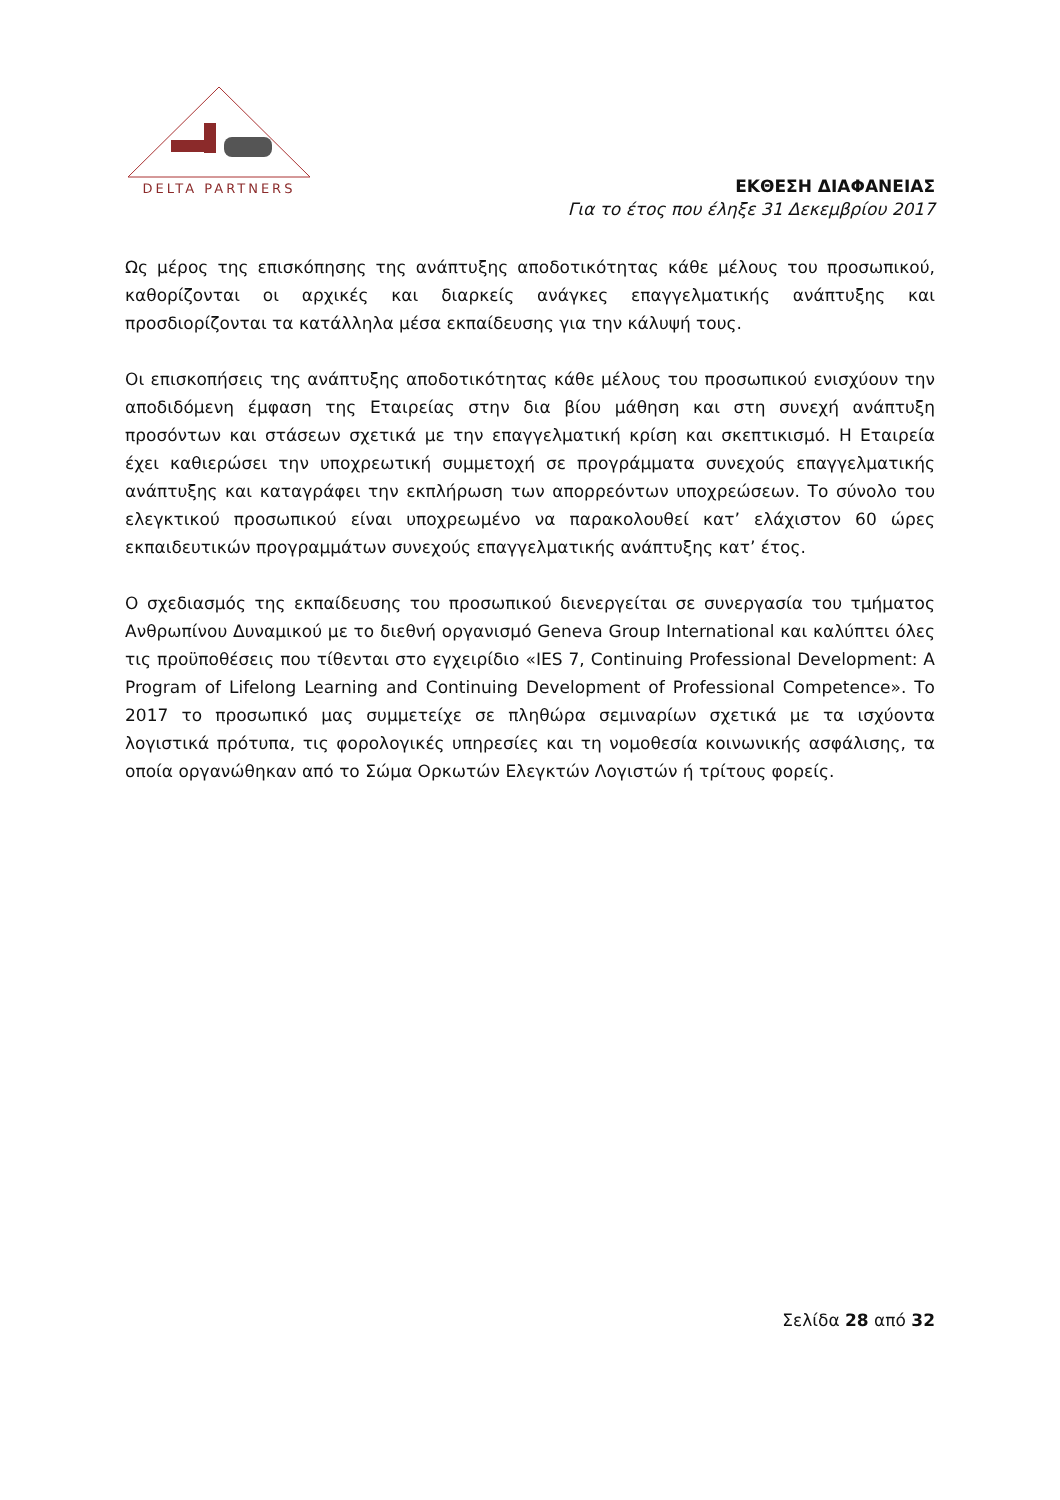DELTA PARTNERS
ΕΚΘΕΣΗ ΔΙΑΦΑΝΕΙΑΣ
Για το έτος που έληξε 31 Δεκεμβρίου 2017
Ως μέρος της επισκόπησης της ανάπτυξης αποδοτικότητας κάθε μέλους του προσωπικού, καθορίζονται οι αρχικές και διαρκείς ανάγκες επαγγελματικής ανάπτυξης και προσδιορίζονται τα κατάλληλα μέσα εκπαίδευσης για την κάλυψή τους.
Οι επισκοπήσεις της ανάπτυξης αποδοτικότητας κάθε μέλους του προσωπικού ενισχύουν την αποδιδόμενη έμφαση της Εταιρείας στην δια βίου μάθηση και στη συνεχή ανάπτυξη προσόντων και στάσεων σχετικά με την επαγγελματική κρίση και σκεπτικισμό. Η Εταιρεία έχει καθιερώσει την υποχρεωτική συμμετοχή σε προγράμματα συνεχούς επαγγελματικής ανάπτυξης και καταγράφει την εκπλήρωση των απορρεόντων υποχρεώσεων. Το σύνολο του ελεγκτικού προσωπικού είναι υποχρεωμένο να παρακολουθεί κατ’ ελάχιστον 60 ώρες εκπαιδευτικών προγραμμάτων συνεχούς επαγγελματικής ανάπτυξης κατ’ έτος.
Ο σχεδιασμός της εκπαίδευσης του προσωπικού διενεργείται σε συνεργασία του τμήματος Ανθρωπίνου Δυναμικού με το διεθνή οργανισμό Geneva Group International και καλύπτει όλες τις προϋποθέσεις που τίθενται στο εγχειρίδιο «IES 7, Continuing Professional Development: A Program of Lifelong Learning and Continuing Development of Professional Competence». Το 2017 το προσωπικό μας συμμετείχε σε πληθώρα σεμιναρίων σχετικά με τα ισχύοντα λογιστικά πρότυπα, τις φορολογικές υπηρεσίες και τη νομοθεσία κοινωνικής ασφάλισης, τα οποία οργανώθηκαν από το Σώμα Ορκωτών Ελεγκτών Λογιστών ή τρίτους φορείς.
Σελίδα 28 από 32